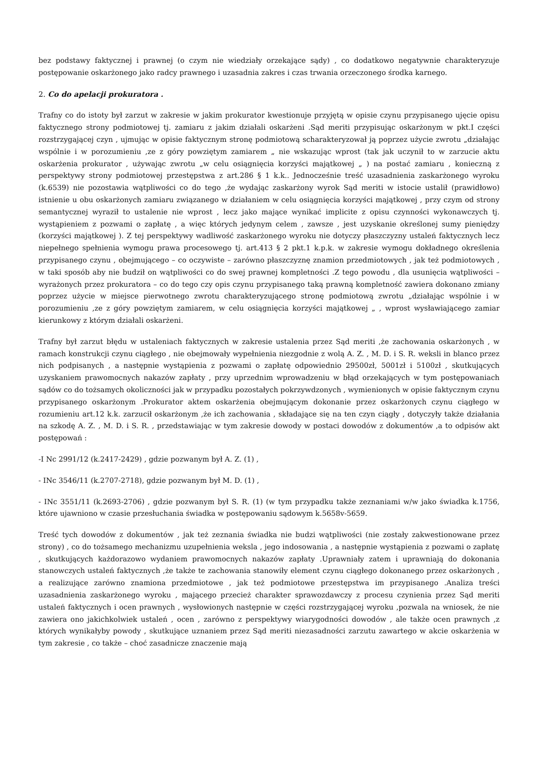bez podstawy faktycznej i prawnej (o czym nie wiedziały orzekające sądy) , co dodatkowo negatywnie charakteryzuje postępowanie oskarżonego jako radcy prawnego i uzasadnia zakres i czas trwania orzeczonego środka karnego.
2. Co do apelacji prokuratora .
Trafny co do istoty był zarzut w zakresie w jakim prokurator kwestionuje przyjętą w opisie czynu przypisanego ujęcie opisu faktycznego strony podmiotowej tj. zamiaru z jakim działali oskarżeni .Sąd meriti przypisując oskarżonym w pkt.I części rozstrzygającej czyn , ujmując w opisie faktycznym stronę podmiotową scharakteryzował ją poprzez użycie zwrotu „działając wspólnie i w porozumieniu ,ze z góry powziętym zamiarem „ nie wskazując wprost (tak jak uczynił to w zarzucie aktu oskarżenia prokurator , używając zwrotu „w celu osiągnięcia korzyści majątkowej „ ) na postać zamiaru , konieczną z perspektywy strony podmiotowej przestępstwa z art.286 § 1 k.k.. Jednocześnie treść uzasadnienia zaskarżonego wyroku (k.6539) nie pozostawia wątpliwości co do tego ,że wydając zaskarżony wyrok Sąd meriti w istocie ustalił (prawidłowo) istnienie u obu oskarżonych zamiaru związanego w działaniem w celu osiągnięcia korzyści majątkowej , przy czym od strony semantycznej wyraził to ustalenie nie wprost , lecz jako mające wynikać implicite z opisu czynności wykonawczych tj. wystąpieniem z pozwami o zapłatę , a więc których jedynym celem , zawsze , jest uzyskanie określonej sumy pieniędzy (korzyści majątkowej ). Z tej perspektywy wadliwość zaskarżonego wyroku nie dotyczy płaszczyzny ustaleń faktycznych lecz niepełnego spełnienia wymogu prawa procesowego tj. art.413 § 2 pkt.1 k.p.k. w zakresie wymogu dokładnego określenia przypisanego czynu , obejmującego – co oczywiste – zarówno płaszczyznę znamion przedmiotowych , jak też podmiotowych , w taki sposób aby nie budził on wątpliwości co do swej prawnej kompletności .Z tego powodu , dla usunięcia wątpliwości – wyrażonych przez prokuratora – co do tego czy opis czynu przypisanego taką prawną kompletność zawiera dokonano zmiany poprzez użycie w miejsce pierwotnego zwrotu charakteryzującego stronę podmiotową zwrotu „działając wspólnie i w porozumieniu ,ze z góry powziętym zamiarem, w celu osiągnięcia korzyści majątkowej „ , wprost wysławiającego zamiar kierunkowy z którym działali oskarżeni.
Trafny był zarzut błędu w ustaleniach faktycznych w zakresie ustalenia przez Sąd meriti ,że zachowania oskarżonych , w ramach konstrukcji czynu ciągłego , nie obejmowały wypełnienia niezgodnie z wolą A. Z. , M. D. i S. R. weksli in blanco przez nich podpisanych , a następnie wystąpienia z pozwami o zapłatę odpowiednio 29500zł, 5001zł i 5100zł , skutkujących uzyskaniem prawomocnych nakazów zapłaty , przy uprzednim wprowadzeniu w błąd orzekających w tym postępowaniach sądów co do tożsamych okoliczności jak w przypadku pozostałych pokrzywdzonych , wymienionych w opisie faktycznym czynu przypisanego oskarżonym .Prokurator aktem oskarżenia obejmującym dokonanie przez oskarżonych czynu ciągłego w rozumieniu art.12 k.k. zarzucił oskarżonym ,że ich zachowania , składające się na ten czyn ciągły , dotyczyły także działania na szkodę A. Z. , M. D. i S. R. , przedstawiając w tym zakresie dowody w postaci dowodów z dokumentów ,a to odpisów akt postępowań :
-I Nc 2991/12 (k.2417-2429) , gdzie pozwanym był A. Z. (1) ,
- INc 3546/11 (k.2707-2718), gdzie pozwanym był M. D. (1) ,
- INc 3551/11 (k.2693-2706) , gdzie pozwanym był S. R. (1) (w tym przypadku także zeznaniami w/w jako świadka k.1756, które ujawniono w czasie przesłuchania świadka w postępowaniu sądowym k.5658v-5659.
Treść tych dowodów z dokumentów , jak też zeznania świadka nie budzi wątpliwości (nie zostały zakwestionowane przez strony) , co do tożsamego mechanizmu uzupełnienia weksla , jego indosowania , a następnie wystąpienia z pozwami o zapłatę , skutkujących każdorazowo wydaniem prawomocnych nakazów zapłaty .Uprawniały zatem i uprawniają do dokonania stanowczych ustaleń faktycznych ,że także te zachowania stanowiły element czynu ciągłego dokonanego przez oskarżonych , a realizujące zarówno znamiona przedmiotowe , jak też podmiotowe przestępstwa im przypisanego .Analiza treści uzasadnienia zaskarżonego wyroku , mającego przecież charakter sprawozdawczy z procesu czynienia przez Sąd meriti ustaleń faktycznych i ocen prawnych , wysłowionych następnie w części rozstrzygającej wyroku ,pozwala na wniosek, że nie zawiera ono jakichkolwiek ustaleń , ocen , zarówno z perspektywy wiarygodności dowodów , ale także ocen prawnych ,z których wynikałyby powody , skutkujące uznaniem przez Sąd meriti niezasadności zarzutu zawartego w akcie oskarżenia w tym zakresie , co także – choć zasadnicze znaczenie mają